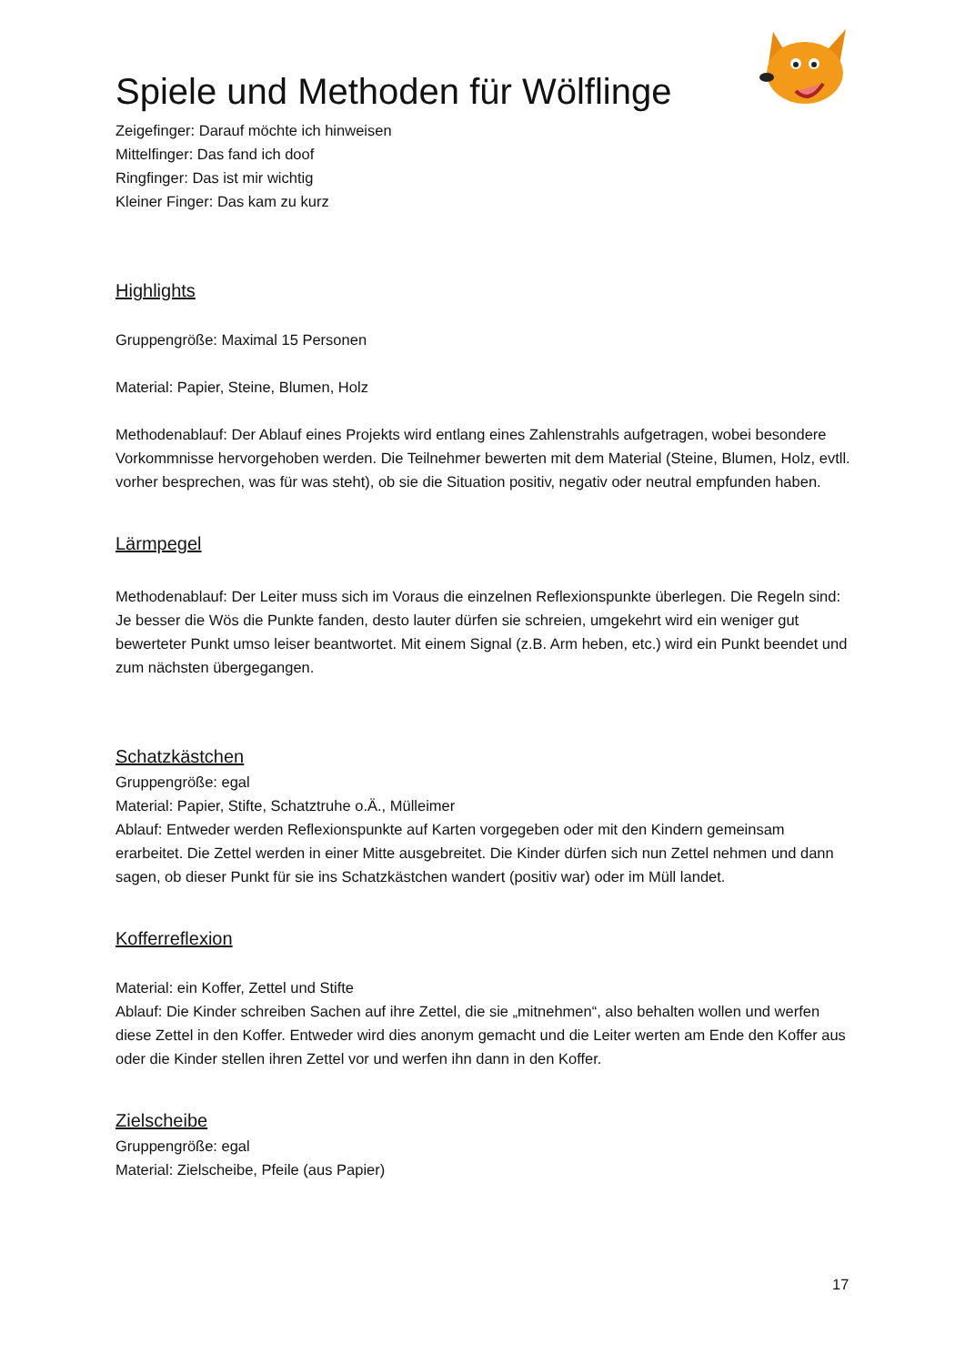Spiele und Methoden für Wölflinge
Zeigefinger: Darauf möchte ich hinweisen
Mittelfinger: Das fand ich doof
Ringfinger: Das ist mir wichtig
Kleiner Finger: Das kam zu kurz
Highlights
Gruppengröße: Maximal 15 Personen
Material: Papier, Steine, Blumen, Holz
Methodenablauf: Der Ablauf eines Projekts wird entlang eines Zahlenstrahls aufgetragen, wobei besondere Vorkommnisse hervorgehoben werden. Die Teilnehmer bewerten mit dem Material (Steine, Blumen, Holz, evtll. vorher besprechen, was für was steht), ob sie die Situation positiv, negativ oder neutral empfunden haben.
Lärmpegel
Methodenablauf: Der Leiter muss sich im Voraus die einzelnen Reflexionspunkte überlegen. Die Regeln sind: Je besser die Wös die Punkte fanden, desto lauter dürfen sie schreien, umgekehrt wird ein weniger gut bewerteter Punkt umso leiser beantwortet. Mit einem Signal (z.B. Arm heben, etc.) wird ein Punkt beendet und zum nächsten übergegangen.
Schatzkästchen
Gruppengröße: egal
Material: Papier, Stifte, Schatztruhe o.Ä., Mülleimer
Ablauf: Entweder werden Reflexionspunkte auf Karten vorgegeben oder mit den Kindern gemeinsam erarbeitet. Die Zettel werden in einer Mitte ausgebreitet. Die Kinder dürfen sich nun Zettel nehmen und dann sagen, ob dieser Punkt für sie ins Schatzkästchen wandert (positiv war) oder im Müll landet.
Kofferreflexion
Material: ein Koffer, Zettel und Stifte
Ablauf: Die Kinder schreiben Sachen auf ihre Zettel, die sie „mitnehmen“, also behalten wollen und werfen diese Zettel in den Koffer. Entweder wird dies anonym gemacht und die Leiter werten am Ende den Koffer aus oder die Kinder stellen ihren Zettel vor und werfen ihn dann in den Koffer.
Zielscheibe
Gruppengröße: egal
Material: Zielscheibe, Pfeile (aus Papier)
17